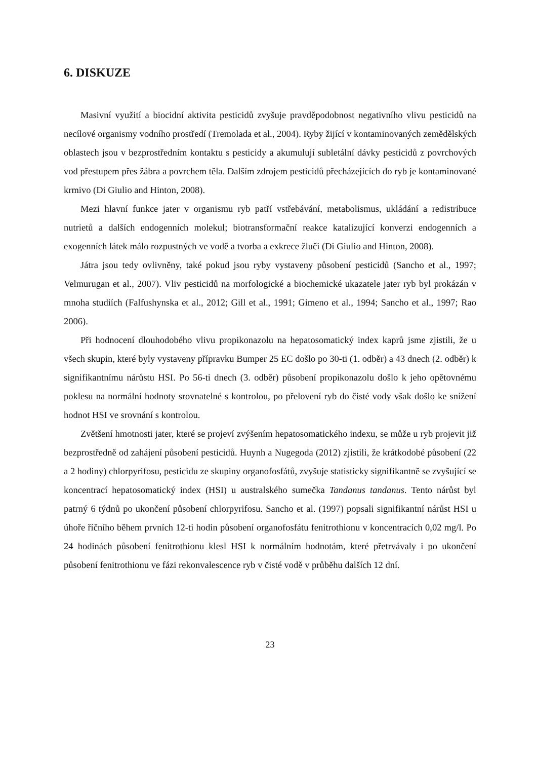6. DISKUZE
Masivní využití a biocidní aktivita pesticidů zvyšuje pravděpodobnost negativního vlivu pesticidů na necílové organismy vodního prostředí (Tremolada et al., 2004). Ryby žijící v kontaminovaných zemědělských oblastech jsou v bezprostředním kontaktu s pesticidy a akumulují subletální dávky pesticidů z povrchových vod přestupem přes žábra a povrchem těla. Dalším zdrojem pesticidů přecházejících do ryb je kontaminované krmivo (Di Giulio and Hinton, 2008).
Mezi hlavní funkce jater v organismu ryb patří vstřebávání, metabolismus, ukládání a redistribuce nutrietů a dalších endogenních molekul; biotransformační reakce katalizující konverzi endogenních a exogenních látek málo rozpustných ve vodě a tvorba a exkrece žluči (Di Giulio and Hinton, 2008).
Játra jsou tedy ovlivněny, také pokud jsou ryby vystaveny působení pesticidů (Sancho et al., 1997; Velmurugan et al., 2007). Vliv pesticidů na morfologické a biochemické ukazatele jater ryb byl prokázán v mnoha studiích (Falfushynska et al., 2012; Gill et al., 1991; Gimeno et al., 1994; Sancho et al., 1997; Rao 2006).
Při hodnocení dlouhodobého vlivu propikonazolu na hepatosomatický index kaprů jsme zjistili, že u všech skupin, které byly vystaveny přípravku Bumper 25 EC došlo po 30-ti (1. odběr) a 43 dnech (2. odběr) k signifikantnímu nárůstu HSI. Po 56-ti dnech (3. odběr) působení propikonazolu došlo k jeho opětovnému poklesu na normální hodnoty srovnatelné s kontrolou, po přelovení ryb do čisté vody však došlo ke snížení hodnot HSI ve srovnání s kontrolou.
Zvětšení hmotnosti jater, které se projeví zvýšením hepatosomatického indexu, se může u ryb projevit již bezprostředně od zahájení působení pesticidů. Huynh a Nugegoda (2012) zjistili, že krátkodobé působení (22 a 2 hodiny) chlorpyrifosu, pesticidu ze skupiny organofosfátů, zvyšuje statisticky signifikantně se zvyšující se koncentrací hepatosomatický index (HSI) u australského sumečka Tandanus tandanus. Tento nárůst byl patrný 6 týdnů po ukončení působení chlorpyrifosu. Sancho et al. (1997) popsali signifikantní nárůst HSI u úhoře říčního během prvních 12-ti hodin působení organofosfátu fenitrothionu v koncentracích 0,02 mg/l. Po 24 hodinách působení fenitrothionu klesl HSI k normálním hodnotám, které přetrvávaly i po ukončení působení fenitrothionu ve fázi rekonvalescence ryb v čisté vodě v průběhu dalších 12 dní.
23